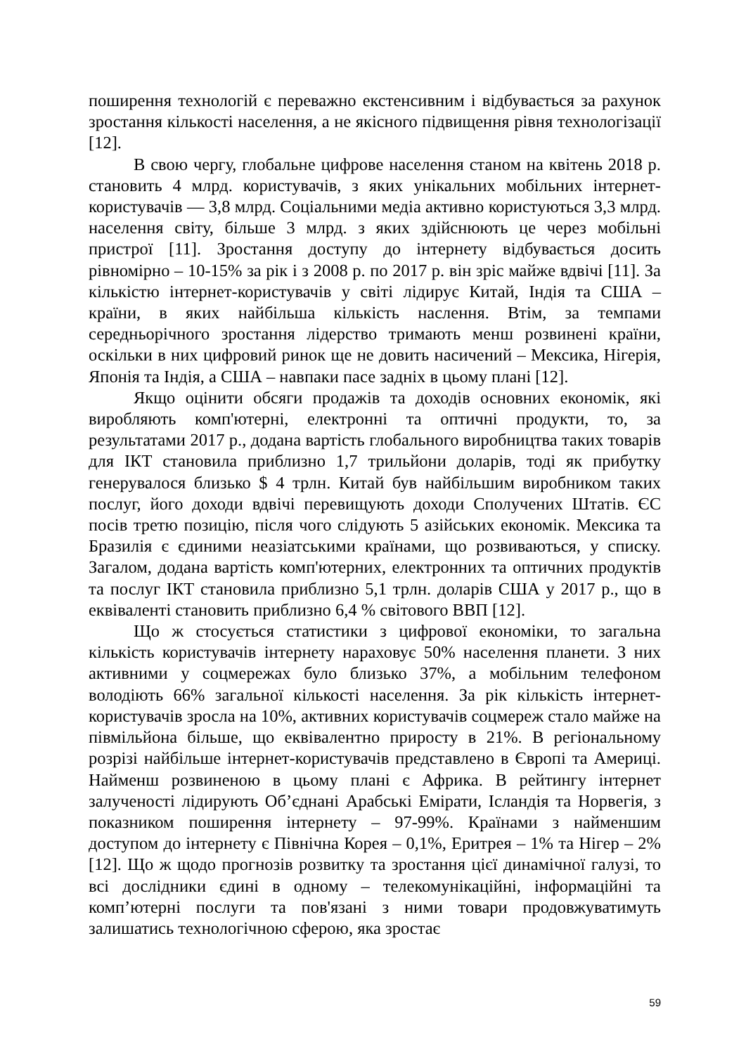поширення технологій є переважно екстенсивним і відбувається за рахунок зростання кількості населення, а не якісного підвищення рівня технологізації [12].
В свою чергу, глобальне цифрове населення станом на квітень 2018 р. становить 4 млрд. користувачів, з яких унікальних мобільних інтернет-користувачів — 3,8 млрд. Соціальними медіа активно користуються 3,3 млрд. населення світу, більше 3 млрд. з яких здійснюють це через мобільні пристрої [11]. Зростання доступу до інтернету відбувається досить рівномірно – 10-15% за рік і з 2008 р. по 2017 р. він зріс майже вдвічі [11]. За кількістю інтернет-користувачів у світі лідирує Китай, Індія та США – країни, в яких найбільша кількість наслення. Втім, за темпами середньорічного зростання лідерство тримають менш розвинені країни, оскільки в них цифровий ринок ще не довить насичений – Мексика, Нігерія, Японія та Індія, а США – навпаки пасе задніх в цьому плані [12].
Якщо оцінити обсяги продажів та доходів основних економік, які виробляють комп'ютерні, електронні та оптичні продукти, то, за результатами 2017 р., додана вартість глобального виробництва таких товарів для ІКТ становила приблизно 1,7 трильйони доларів, тоді як прибутку генерувалося близько $ 4 трлн. Китай був найбільшим виробником таких послуг, його доходи вдвічі перевищують доходи Сполучених Штатів. ЄС посів третю позицію, після чого слідують 5 азійських економік. Мексика та Бразилія є єдиними неазіатськими країнами, що розвиваються, у списку. Загалом, додана вартість комп'ютерних, електронних та оптичних продуктів та послуг ІКТ становила приблизно 5,1 трлн. доларів США у 2017 р., що в еквіваленті становить приблизно 6,4 % світового ВВП [12].
Що ж стосується статистики з цифрової економіки, то загальна кількість користувачів інтернету нараховує 50% населення планети. З них активними у соцмережах було близько 37%, а мобільним телефоном володіють 66% загальної кількості населення. За рік кількість інтернет-користувачів зросла на 10%, активних користувачів соцмереж стало майже на півмільйона більше, що еквівалентно приросту в 21%. В регіональному розрізі найбільше інтернет-користувачів представлено в Європі та Америці. Найменш розвиненою в цьому плані є Африка. В рейтингу інтернет залученості лідирують Об’єднані Арабські Емірати, Ісландія та Норвегія, з показником поширення інтернету – 97-99%. Країнами з найменшим доступом до інтернету є Північна Корея – 0,1%, Еритрея – 1% та Нігер – 2% [12]. Що ж щодо прогнозів розвитку та зростання цієї динамічної галузі, то всі дослідники єдині в одному – телекомунікаційні, інформаційні та комп’ютерні послуги та пов'язані з ними товари продовжуватимуть залишатись технологічною сферою, яка зростає
59